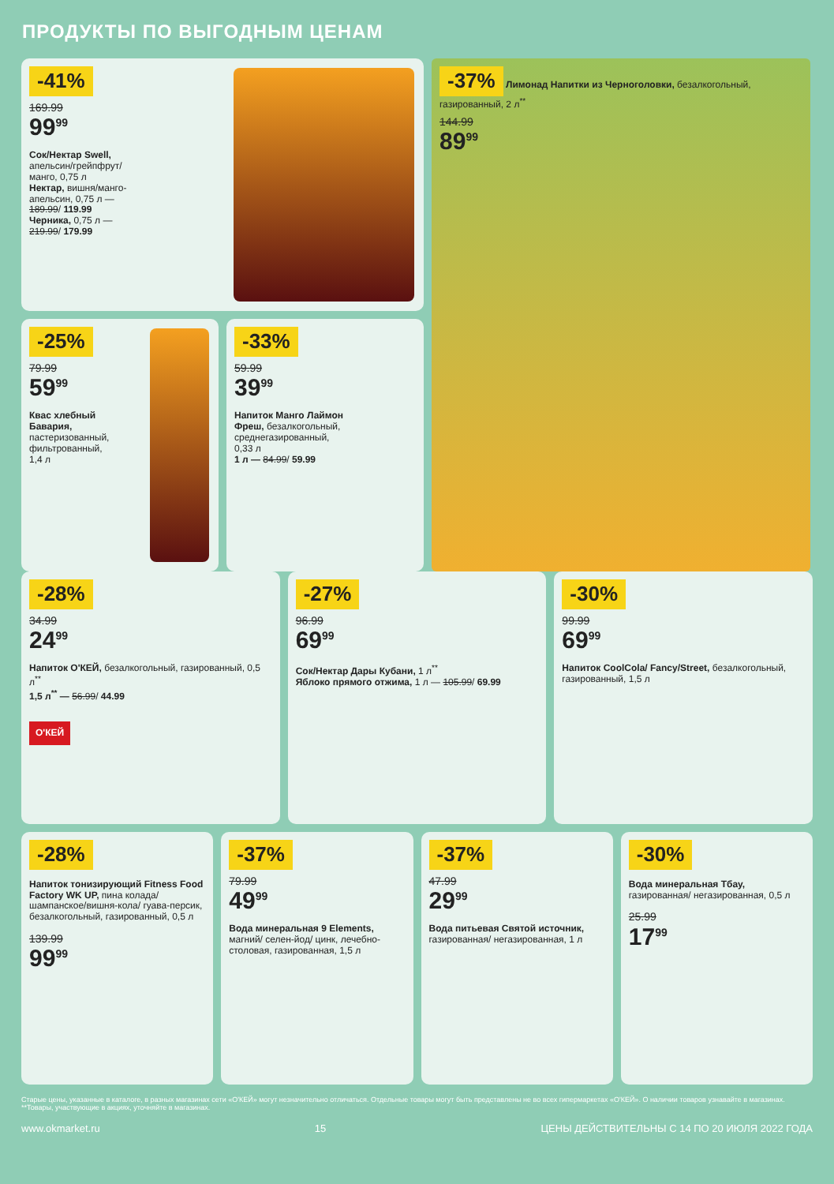ПРОДУКТЫ ПО ВЫГОДНЫМ ЦЕНАМ
-41%
169.99
99<sup>99</sup>
Сок/Нектар Swell, апельсин/грейпфрут/ манго, 0,75 л
Нектар, вишня/манго-апельсин, 0,75 л — 189.99/ 119.99
Черника, 0,75 л — 219.99/ 179.99
-25%
79.99
59<sup>99</sup>
Квас хлебный Бавария, пастеризованный, фильтрованный, 1,4 л
-33%
59.99
39<sup>99</sup>
Напиток Манго Лаймон Фреш, безалкогольный, среднегазированный, 0,33 л
1 л — 84.99/ 59.99
-37% Лимонад Напитки из Черноголовки, безалкогольный, газированный, 2 л<sup>**</sup>
144.99
89<sup>99</sup>
-28%
34.99
24<sup>99</sup>
Напиток О'КЕЙ, безалкогольный, газированный, 0,5 л<sup>**</sup>
1,5 л<sup>**</sup> — 56.99/ 44.99
О'КЕЙ
-27%
96.99
69<sup>99</sup>
Сок/Нектар Дары Кубани, 1 л<sup>**</sup>
Яблоко прямого отжима, 1 л — 105.99/ 69.99
-30%
99.99
69<sup>99</sup>
Напиток CoolCola/ Fancy/Street, безалкогольный, газированный, 1,5 л
-28%
Напиток тонизирующий Fitness Food Factory WK UP, пина колада/ шампанское/вишня-кола/ гуава-персик, безалкогольный, газированный, 0,5 л
139.99
99<sup>99</sup>
-37%
79.99
49<sup>99</sup>
Вода минеральная 9 Elements, магний/ селен-йод/ цинк, лечебно-столовая, газированная, 1,5 л
-37%
47.99
29<sup>99</sup>
Вода питьевая Святой источник, газированная/ негазированная, 1 л
-30%
Вода минеральная Тбау, газированная/ негазированная, 0,5 л
25.99
17<sup>99</sup>
Старые цены, указанные в каталоге, в разных магазинах сети «О'КЕЙ» могут незначительно отличаться. Отдельные товары могут быть представлены не во всех гипермаркетах «О'КЕЙ». О наличии товаров узнавайте в магазинах. **Товары, участвующие в акциях, уточняйте в магазинах.
www.okmarket.ru 15 ЦЕНЫ ДЕЙСТВИТЕЛЬНЫ С 14 ПО 20 ИЮЛЯ 2022 ГОДА